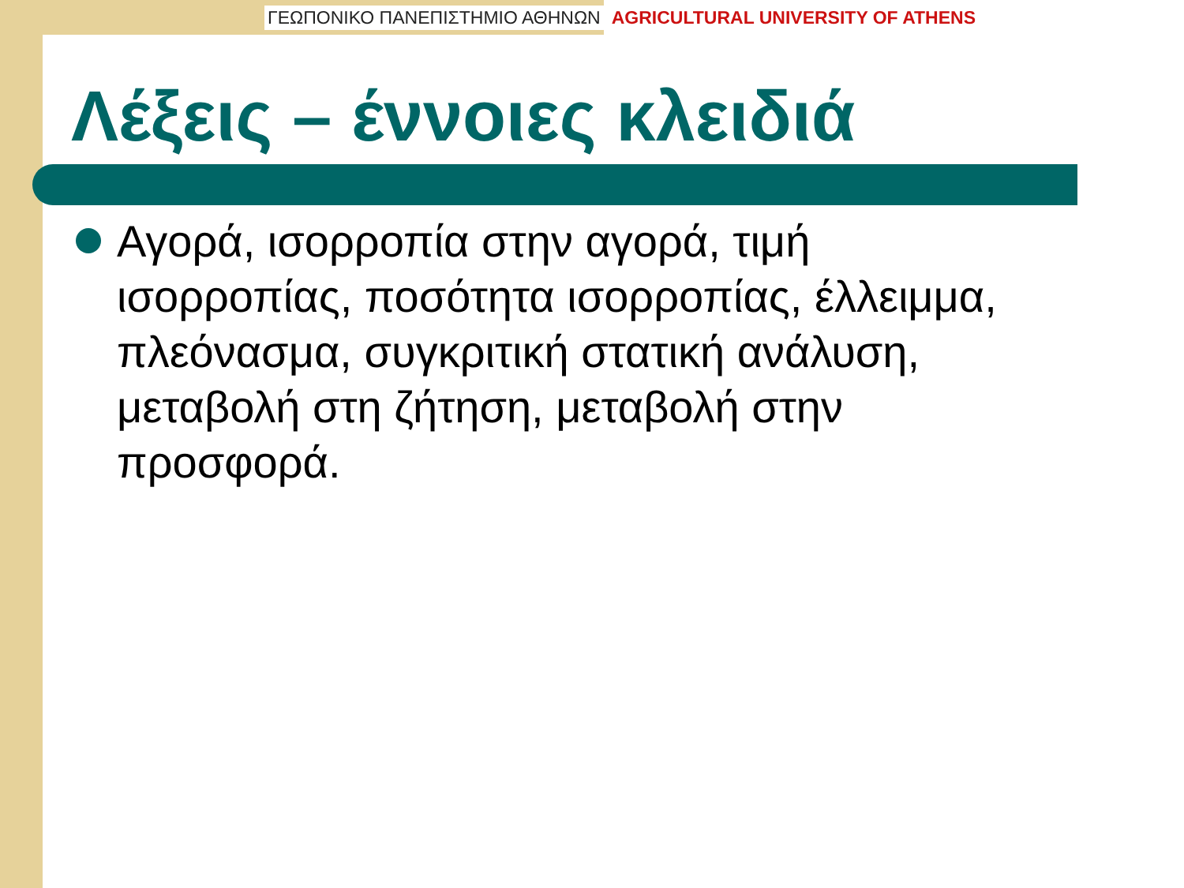ΓΕΩΠΟΝΙΚΟ ΠΑΝΕΠΙΣΤΗΜΙΟ ΑΘΗΝΩΝ AGRICULTURAL UNIVERSITY OF ATHENS
Λέξεις – έννοιες κλειδιά
Αγορά, ισορροπία στην αγορά, τιμή ισορροπίας, ποσότητα ισορροπίας, έλλειμμα, πλεόνασμα, συγκριτική στατική ανάλυση, μεταβολή στη ζήτηση, μεταβολή στην προσφορά.